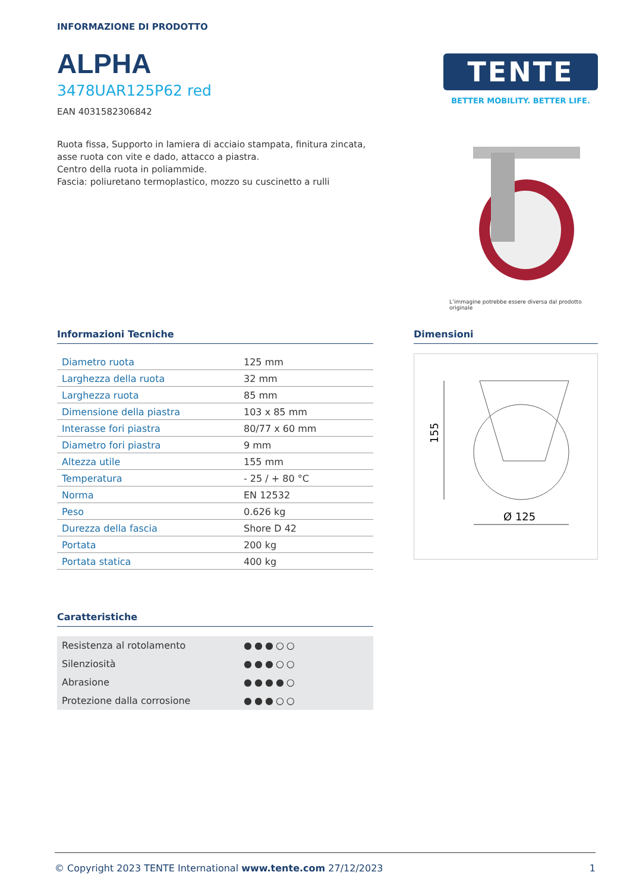INFORMAZIONE DI PRODOTTO
ALPHA
3478UAR125P62 red
EAN 4031582306842
Ruota fissa, Supporto in lamiera di acciaio stampata, finitura zincata, asse ruota con vite e dado, attacco a piastra.
Centro della ruota in poliammide.
Fascia: poliuretano termoplastico, mozzo su cuscinetto a rulli
TENTE
BETTER MOBILITY. BETTER LIFE.
L’immagine potrebbe essere diversa dal prodotto originale
Informazioni Tecniche
| Diametro ruota | 125 mm |
| Larghezza della ruota | 32 mm |
| Larghezza ruota | 85 mm |
| Dimensione della piastra | 103 x 85 mm |
| Interasse fori piastra | 80/77 x 60 mm |
| Diametro fori piastra | 9 mm |
| Altezza utile | 155 mm |
| Temperatura | - 25 / + 80 °C |
| Norma | EN 12532 |
| Peso | 0.626 kg |
| Durezza della fascia | Shore D 42 |
| Portata | 200 kg |
| Portata statica | 400 kg |
Dimensioni
155
Ø 125
Caratteristiche
| Resistenza al rotolamento | ●●●○○ |
| Silenziosità | ●●●○○ |
| Abrasione | ●●●●○ |
| Protezione dalla corrosione | ●●●○○ |
© Copyright 2023 TENTE International www.tente.com 27/12/2023 1